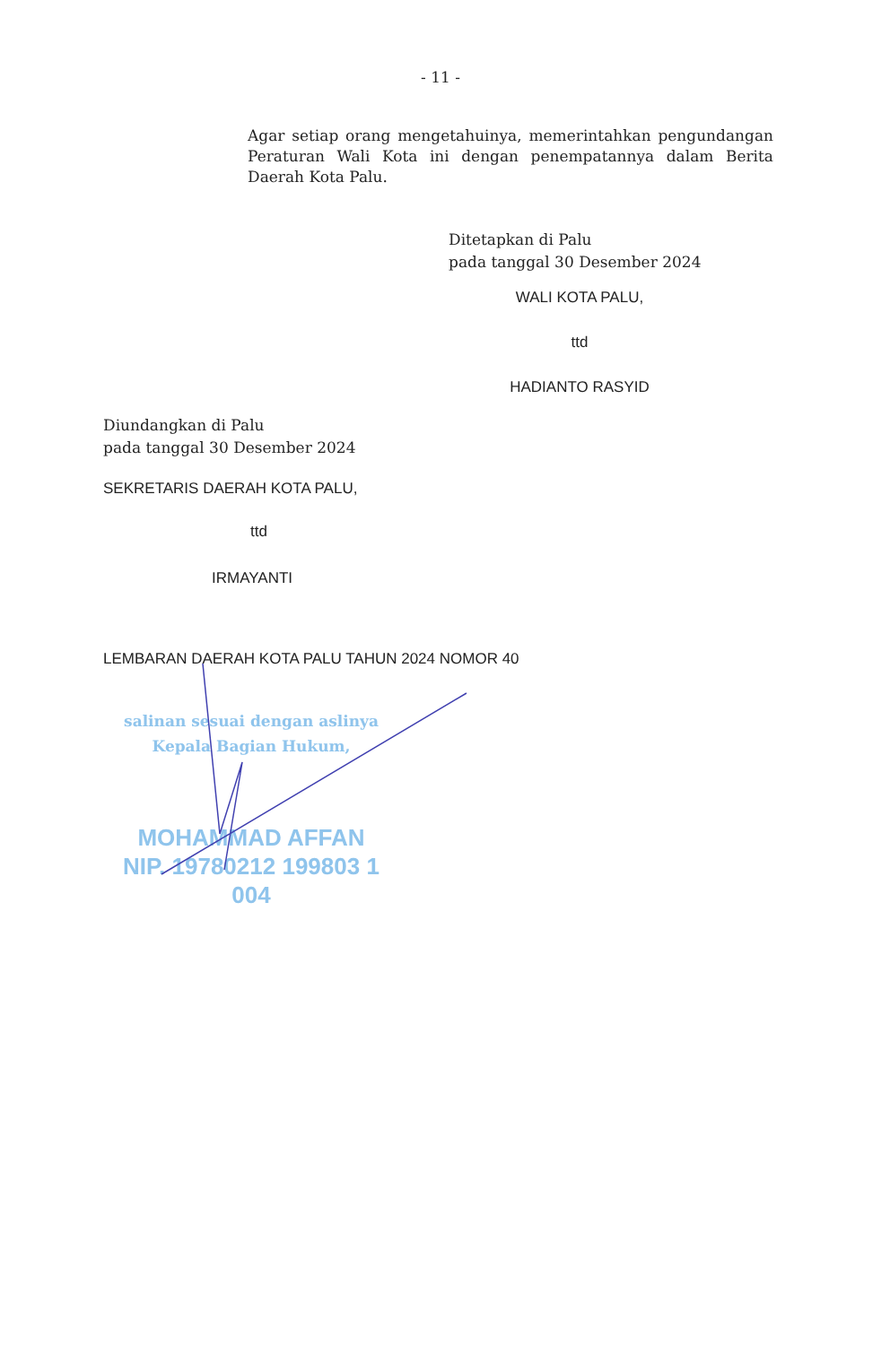- 11 -
Agar setiap orang mengetahuinya, memerintahkan pengundangan Peraturan Wali Kota ini dengan penempatannya dalam Berita Daerah Kota Palu.
Ditetapkan di Palu
pada tanggal 30 Desember 2024
WALI KOTA PALU,
ttd
HADIANTO RASYID
Diundangkan di Palu
pada tanggal 30 Desember 2024
SEKRETARIS DAERAH KOTA PALU,
ttd
IRMAYANTI
LEMBARAN DAERAH KOTA PALU TAHUN 2024 NOMOR 40
salinan sesuai dengan aslinya
Kepala Bagian Hukum,
MOHAMMAD AFFAN
NIP. 19780212 199803 1 004